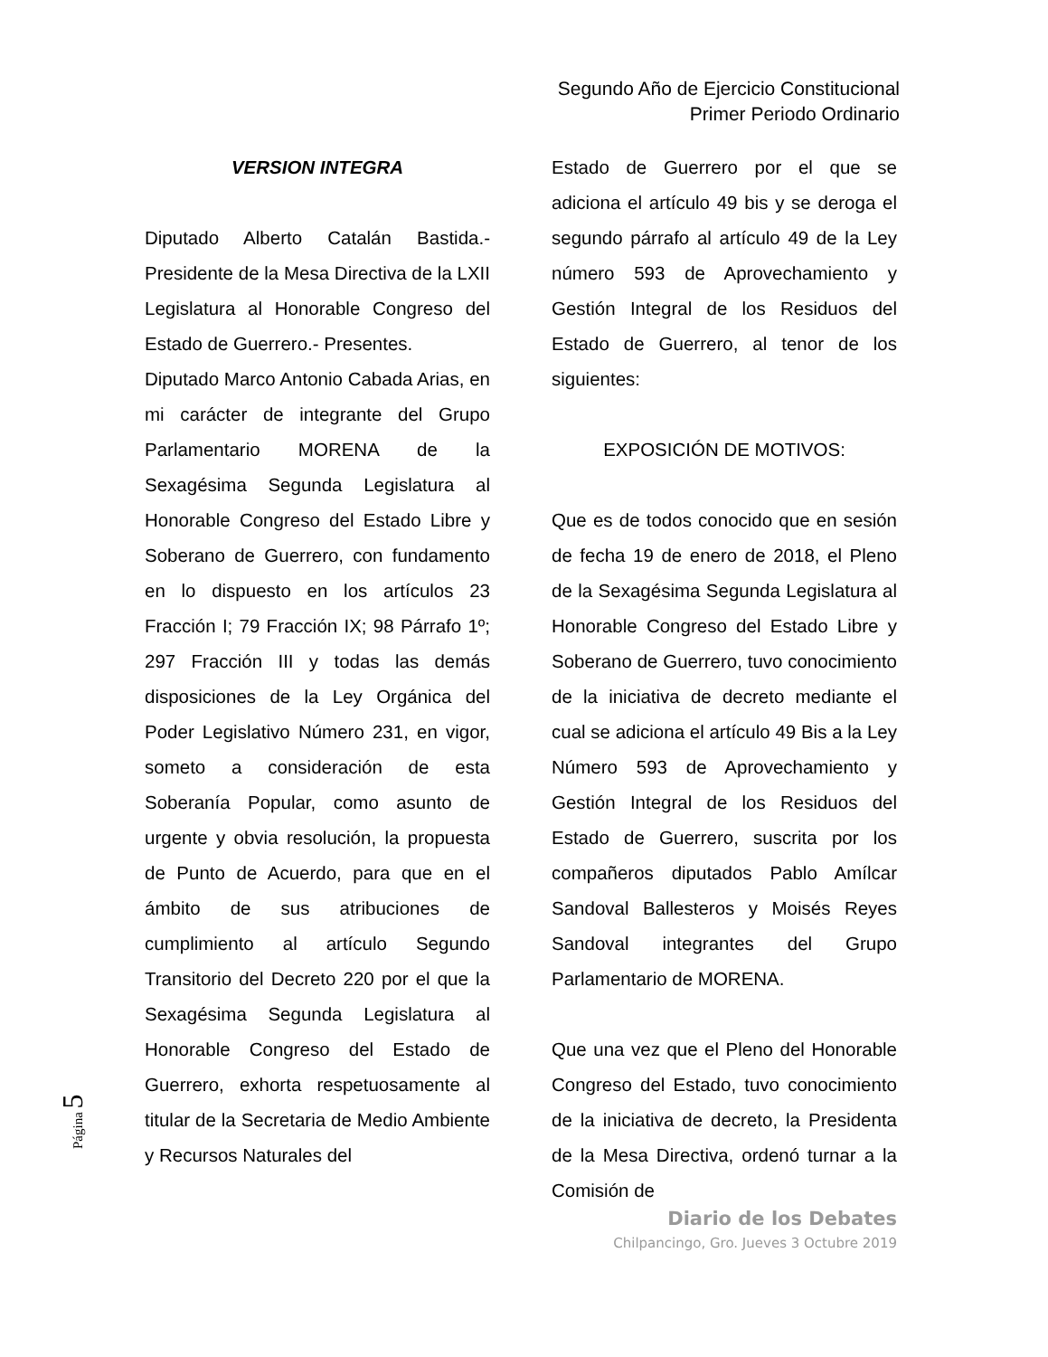Segundo Año de Ejercicio Constitucional
Primer Periodo Ordinario
VERSION INTEGRA
Diputado Alberto Catalán Bastida.- Presidente de la Mesa Directiva de la LXII Legislatura al Honorable Congreso del Estado de Guerrero.- Presentes.
Diputado Marco Antonio Cabada Arias, en mi carácter de integrante del Grupo Parlamentario MORENA de la Sexagésima Segunda Legislatura al Honorable Congreso del Estado Libre y Soberano de Guerrero, con fundamento en lo dispuesto en los artículos 23 Fracción I; 79 Fracción IX; 98 Párrafo 1º; 297 Fracción III y todas las demás disposiciones de la Ley Orgánica del Poder Legislativo Número 231, en vigor, someto a consideración de esta Soberanía Popular, como asunto de urgente y obvia resolución, la propuesta de Punto de Acuerdo, para que en el ámbito de sus atribuciones de cumplimiento al artículo Segundo Transitorio del Decreto 220 por el que la Sexagésima Segunda Legislatura al Honorable Congreso del Estado de Guerrero, exhorta respetuosamente al titular de la Secretaria de Medio Ambiente y Recursos Naturales del
Estado de Guerrero por el que se adiciona el artículo 49 bis y se deroga el segundo párrafo al artículo 49 de la Ley número 593 de Aprovechamiento y Gestión Integral de los Residuos del Estado de Guerrero, al tenor de los siguientes:
EXPOSICIÓN DE MOTIVOS:
Que es de todos conocido que en sesión de fecha 19 de enero de 2018, el Pleno de la Sexagésima Segunda Legislatura al Honorable Congreso del Estado Libre y Soberano de Guerrero, tuvo conocimiento de la iniciativa de decreto mediante el cual se adiciona el artículo 49 Bis a la Ley Número 593 de Aprovechamiento y Gestión Integral de los Residuos del Estado de Guerrero, suscrita por los compañeros diputados Pablo Amílcar Sandoval Ballesteros y Moisés Reyes Sandoval integrantes del Grupo Parlamentario de MORENA.
Que una vez que el Pleno del Honorable Congreso del Estado, tuvo conocimiento de la iniciativa de decreto, la Presidenta de la Mesa Directiva, ordenó turnar a la Comisión de
Página 5
Diario de los Debates
Chilpancingo, Gro. Jueves 3 Octubre 2019